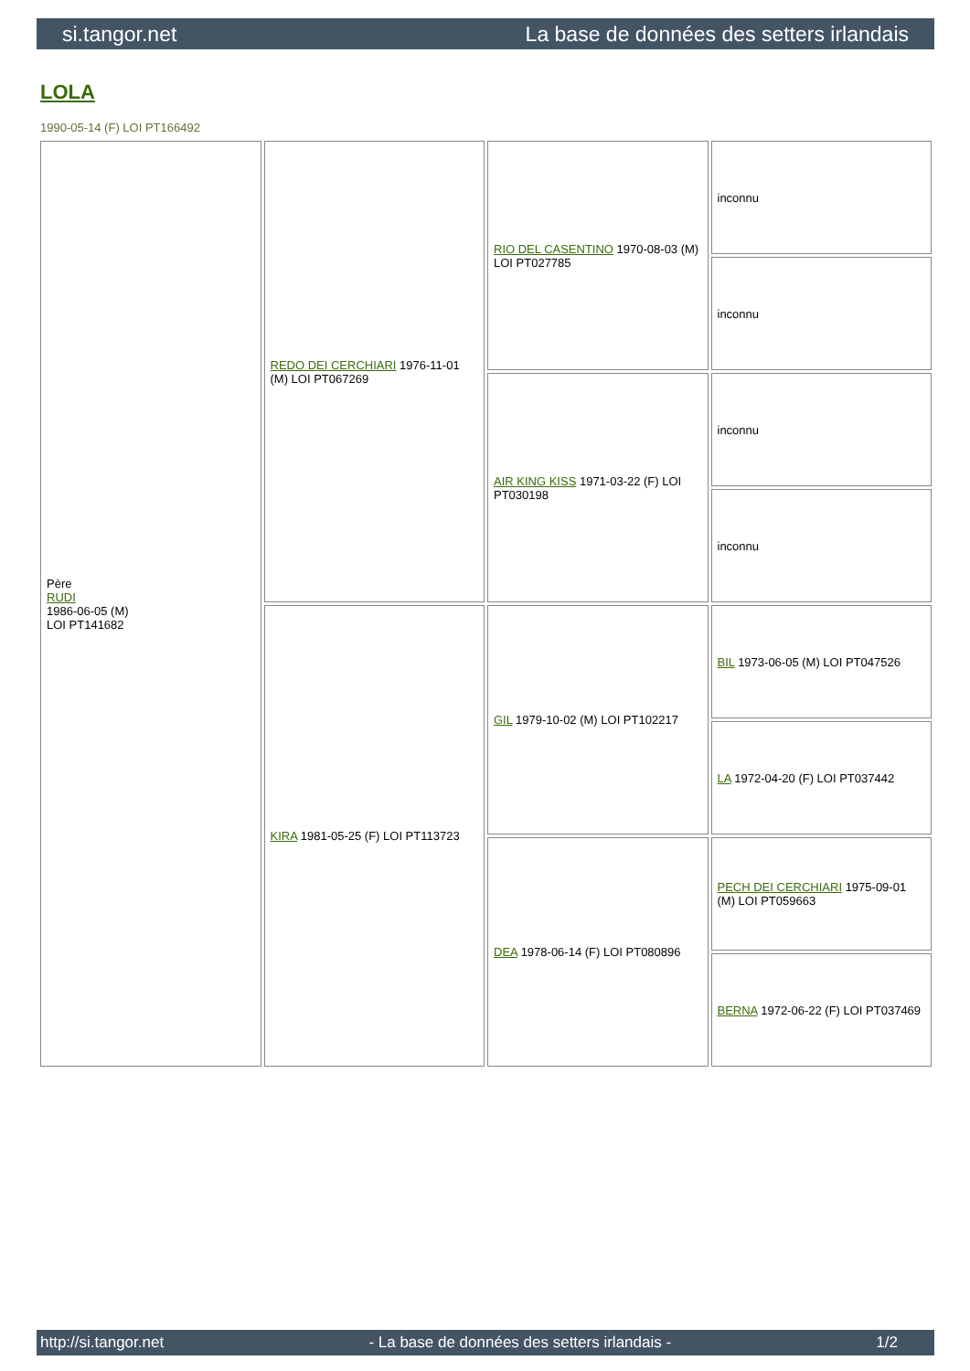si.tangor.net La base de données des setters irlandais
LOLA
1990-05-14 (F) LOI PT166492
| Père RUDI 1986-06-05 (M) LOI PT141682 | REDO DEI CERCHIARI 1976-11-01 (M) LOI PT067269 | RIO DEL CASENTINO 1970-08-03 (M) LOI PT027785 | inconnu |
| | | | inconnu |
| | | AIR KING KISS 1971-03-22 (F) LOI PT030198 | inconnu |
| | | | inconnu |
| | KIRA 1981-05-25 (F) LOI PT113723 | GIL 1979-10-02 (M) LOI PT102217 | BIL 1973-06-05 (M) LOI PT047526 |
| | | | LA 1972-04-20 (F) LOI PT037442 |
| | | DEA 1978-06-14 (F) LOI PT080896 | PECH DEI CERCHIARI 1975-09-01 (M) LOI PT059663 |
| | | | BERNA 1972-06-22 (F) LOI PT037469 |
http://si.tangor.net - La base de données des setters irlandais - 1/2